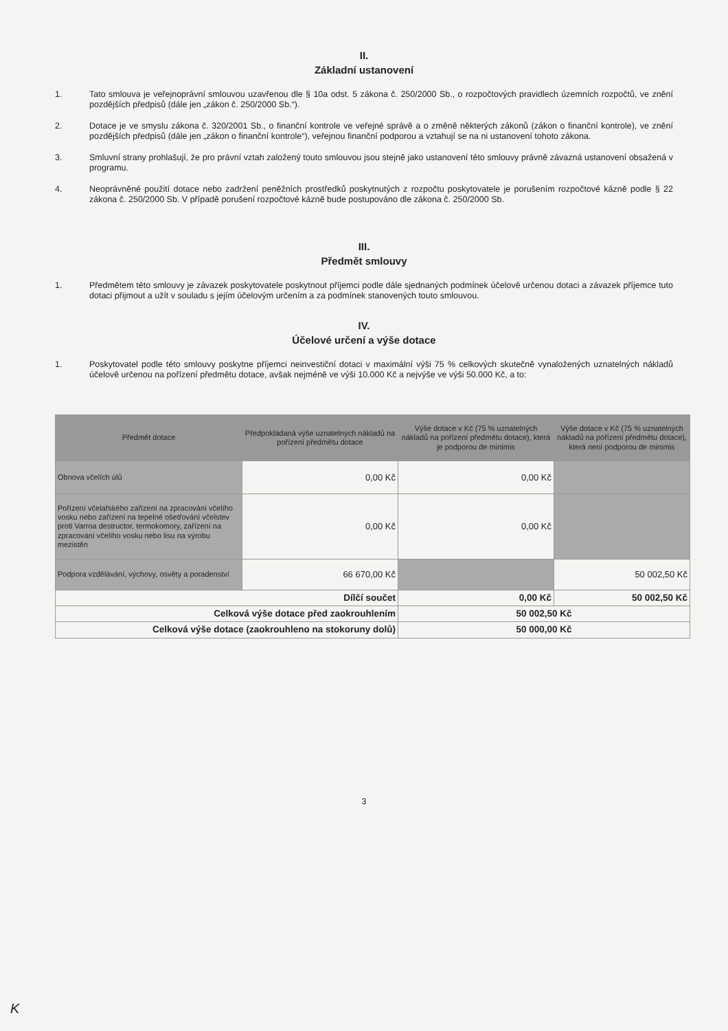II.
Základní ustanovení
1. Tato smlouva je veřejnoprávní smlouvou uzavřenou dle § 10a odst. 5 zákona č. 250/2000 Sb., o rozpočtových pravidlech územních rozpočtů, ve znění pozdějších předpisů (dále jen „zákon č. 250/2000 Sb.“).
2. Dotace je ve smyslu zákona č. 320/2001 Sb., o finanční kontrole ve veřejné správě a o změně některých zákonů (zákon o finanční kontrole), ve znění pozdějších předpisů (dále jen „zákon o finanční kontrole“), veřejnou finanční podporou a vztahují se na ni ustanovení tohoto zákona.
3. Smluvní strany prohlašují, že pro právní vztah založený touto smlouvou jsou stejně jako ustanovení této smlouvy právně závazná ustanovení obsažená v programu.
4. Neoprávněné použití dotace nebo zadržení peněžních prostředků poskytnutých z rozpočtu poskytovatele je porušením rozpočtové kázně podle § 22 zákona č. 250/2000 Sb. V případě porušení rozpočtové kázně bude postupováno dle zákona č. 250/2000 Sb.
III.
Předmět smlouvy
1. Předmětem této smlouvy je závazek poskytovatele poskytnout příjemci podle dále sjednaných podmínek účelově určenou dotaci a závazek příjemce tuto dotaci přijmout a užít v souladu s jejím účelovým určením a za podmínek stanovených touto smlouvou.
IV.
Účelové určení a výše dotace
1. Poskytovatel podle této smlouvy poskytne příjemci neinvestiční dotaci v maximální výši 75 % celkových skutečně vynaložených uznatelných nákladů účelově určenou na pořízení předmětu dotace, avšak nejméně ve výši 10.000 Kč a nejvýše ve výši 50.000 Kč, a to:
| Předmět dotace | Předpokládaná výše uznatelných nákladů na pořízení předmětu dotace | Výše dotace v Kč (75 % uznatelných nákladů na pořízení předmětu dotace), která je podporou de minimis | Výše dotace v Kč (75 % uznatelných nákladů na pořízení předmětu dotace), která není podporou de minimis |
| --- | --- | --- | --- |
| Obnova včelích úlů | 0,00 Kč | 0,00 Kč | |
| Pořízení včelařského zařízení na zpracování včelího vosku nebo zařízení na tepelné ošetřování včelstev proti Varroa destructor, termokomory, zařízení na zpracování včelího vosku nebo lisu na výrobu mezistěn | 0,00 Kč | 0,00 Kč | |
| Podpora vzdělávání, výchovy, osvěty a poradenství | 66 670,00 Kč | | 50 002,50 Kč |
| Dílčí součet | | 0,00 Kč | 50 002,50 Kč |
| Celková výše dotace před zaokrouhlením | | 50 002,50 Kč | |
| Celková výše dotace (zaokrouhleno na stokoruny dolů) | | 50 000,00 Kč | |
3
K